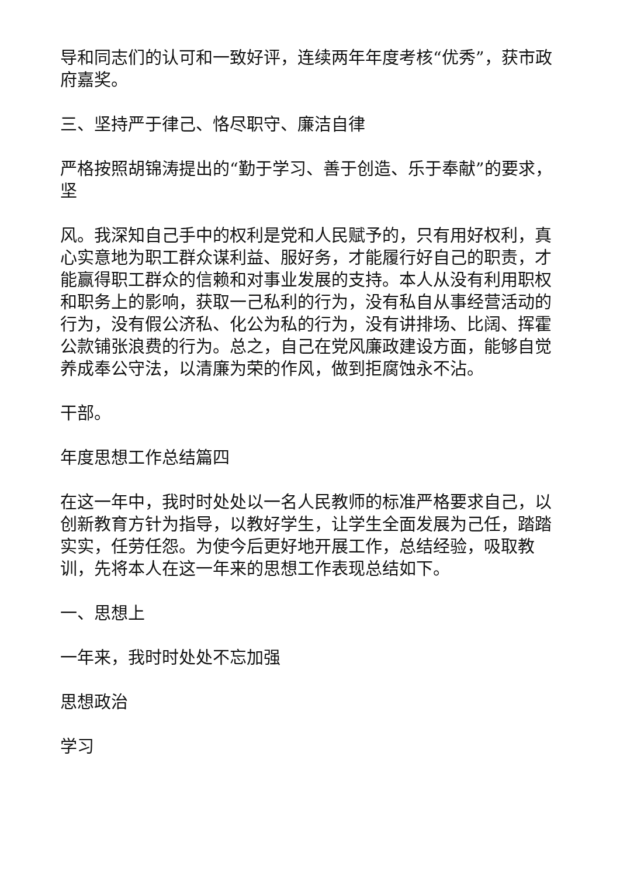导和同志们的认可和一致好评，连续两年年度考核“优秀”，获市政府嘉奖。
三、坚持严于律己、恪尽职守、廉洁自律
严格按照胡锦涛提出的“勤于学习、善于创造、乐于奉献”的要求，坚
风。我深知自己手中的权利是党和人民赋予的，只有用好权利，真心实意地为职工群众谋利益、服好务，才能履行好自己的职责，才能赢得职工群众的信赖和对事业发展的支持。本人从没有利用职权和职务上的影响，获取一己私利的行为，没有私自从事经营活动的行为，没有假公济私、化公为私的行为，没有讲排场、比阔、挥霍公款铺张浪费的行为。总之，自己在党风廉政建设方面，能够自觉养成奉公守法，以清廉为荣的作风，做到拒腐蚀永不沾。
干部。
年度思想工作总结篇四
在这一年中，我时时处处以一名人民教师的标准严格要求自己，以创新教育方针为指导，以教好学生，让学生全面发展为己任，踏踏实实，任劳任怨。为使今后更好地开展工作，总结经验，吸取教训，先将本人在这一年来的思想工作表现总结如下。
一、思想上
一年来，我时时处处不忘加强
思想政治
学习